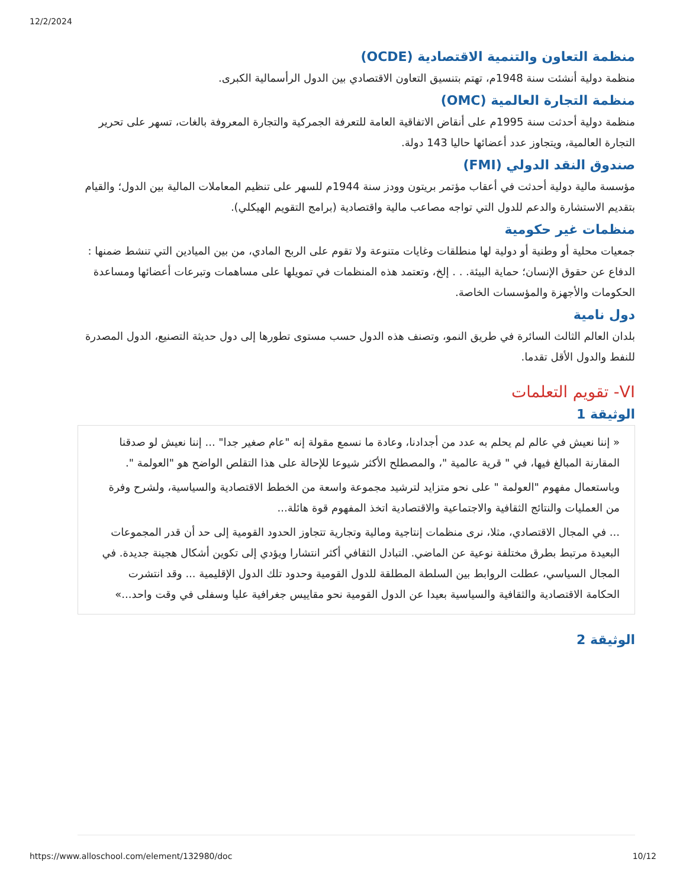12/2/2024
منظمة التعاون والتنمية الاقتصادية (OCDE)
منظمة دولية أنشئت سنة 1948م، تهتم بتنسيق التعاون الاقتصادي بين الدول الرأسمالية الكبرى.
منظمة التجارة العالمية (OMC)
منظمة دولية أحدثت سنة 1995م على أنقاض الاتفاقية العامة للتعرفة الجمركية والتجارة المعروفة بالغات، تسهر على تحرير التجارة العالمية، ويتجاوز عدد أعضائها حاليا 143 دولة.
صندوق النقد الدولي (FMI)
مؤسسة مالية دولية أحدثت في أعقاب مؤتمر بريتون وودز سنة 1944م للسهر على تنظيم المعاملات المالية بين الدول؛ والقيام بتقديم الاستشارة والدعم للدول التي تواجه مصاعب مالية واقتصادية (برامج التقويم الهيكلي).
منظمات غير حكومية
جمعيات محلية أو وطنية أو دولية لها منطلقات وغايات متنوعة ولا تقوم على الربح المادي، من بين الميادين التي تنشط ضمنها : الدفاع عن حقوق الإنسان؛ حماية البيئة. . . إلخ، وتعتمد هذه المنظمات في تمويلها على مساهمات وتبرعات أعضائها ومساعدة الحكومات والأجهزة والمؤسسات الخاصة.
دول نامية
بلدان العالم الثالث السائرة في طريق النمو، وتصنف هذه الدول حسب مستوى تطورها إلى دول حديثة التصنيع، الدول المصدرة للنفط والدول الأقل تقدما.
VI- تقويم التعلمات
الوثيقة 1
« إننا نعيش في عالم لم يحلم به عدد من أجدادنا، وعادة ما نسمع مقولة إنه "عام صغير جدا" ... إننا نعيش لو صدقنا المقارنة المبالغ فيها، في " قرية عالمية "، والمصطلح الأكثر شيوعا للإحالة على هذا التقلص الواضح هو "العولمة ".
وباستعمال مفهوم "العولمة " على نحو متزايد لترشيد مجموعة واسعة من الخطط الاقتصادية والسياسية، ولشرح وفرة من العمليات والنتائج الثقافية والاجتماعية والاقتصادية اتخذ المفهوم قوة هائلة...
... في المجال الاقتصادي، مثلا، نرى منظمات إنتاجية ومالية وتجارية تتجاوز الحدود القومية إلى حد أن قدر المجموعات البعيدة مرتبط بطرق مختلفة نوعية عن الماضي. التبادل الثقافي أكثر انتشارا ويؤدي إلى تكوين أشكال هجينة جديدة. في المجال السياسي، عطلت الروابط بين السلطة المطلقة للدول القومية وحدود تلك الدول الإقليمية ... وقد انتشرت الحكامة الاقتصادية والثقافية والسياسية بعيدا عن الدول القومية نحو مقاييس جغرافية عليا وسفلى في وقت واحد...»
الوثيقة 2
https://www.alloschool.com/element/132980/doc 10/12